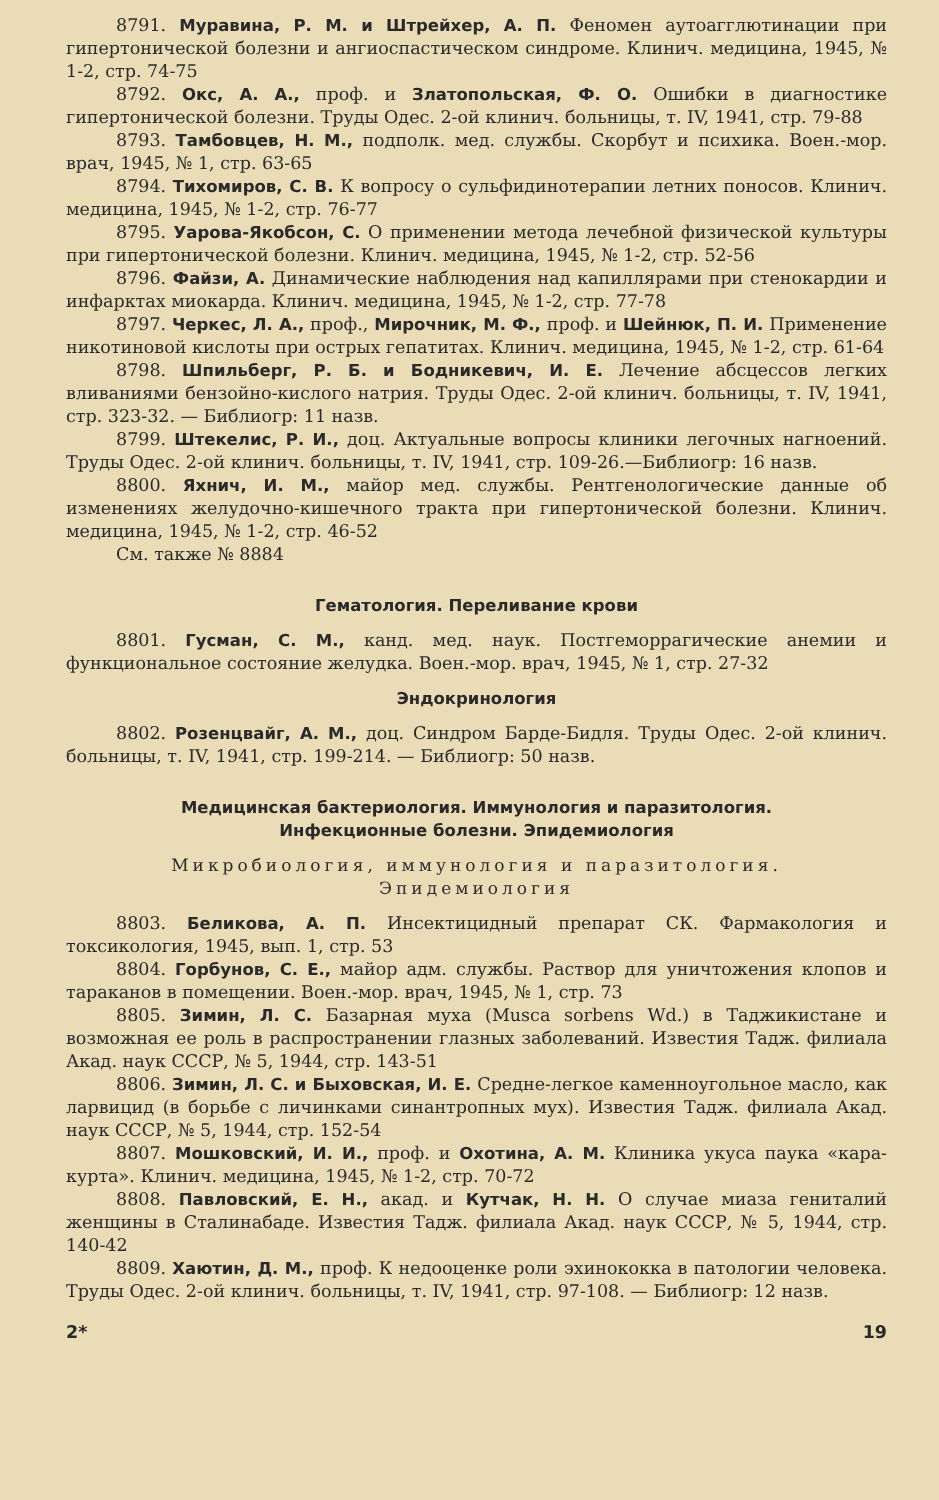8791. Муравина, Р. М. и Штрейхер, А. П. Феномен аутоагглютинации при гипертонической болезни и ангиоспастическом синдроме. Клинич. медицина, 1945, № 1-2, стр. 74-75
8792. Окс, А. А., проф. и Златопольская, Ф. О. Ошибки в диагностике гипертонической болезни. Труды Одес. 2-ой клинич. больницы, т. IV, 1941, стр. 79-88
8793. Тамбовцев, Н. М., подполк. мед. службы. Скорбут и психика. Воен.-мор. врач, 1945, № 1, стр. 63-65
8794. Тихомиров, С. В. К вопросу о сульфидинотерапии летних поносов. Клинич. медицина, 1945, № 1-2, стр. 76-77
8795. Уарова-Якобсон, С. О применении метода лечебной физической культуры при гипертонической болезни. Клинич. медицина, 1945, № 1-2, стр. 52-56
8796. Файзи, А. Динамические наблюдения над капиллярами при стенокардии и инфарктах миокарда. Клинич. медицина, 1945, № 1-2, стр. 77-78
8797. Черкес, Л. А., проф., Мирочник, М. Ф., проф. и Шейнюк, П. И. Применение никотиновой кислоты при острых гепатитах. Клинич. медицина, 1945, № 1-2, стр. 61-64
8798. Шпильберг, Р. Б. и Бодникевич, И. Е. Лечение абсцессов легких вливаниями бензойно-кислого натрия. Труды Одес. 2-ой клинич. больницы, т. IV, 1941, стр. 323-32. — Библиогр: 11 назв.
8799. Штекелис, Р. И., доц. Актуальные вопросы клиники легочных нагноений. Труды Одес. 2-ой клинич. больницы, т. IV, 1941, стр. 109-26.—Библиогр: 16 назв.
8800. Яхнич, И. М., майор мед. службы. Рентгенологические данные об изменениях желудочно-кишечного тракта при гипертонической болезни. Клинич. медицина, 1945, № 1-2, стр. 46-52
См. также № 8884
Гематология. Переливание крови
8801. Гусман, С. М., канд. мед. наук. Постгеморрагические анемии и функциональное состояние желудка. Воен.-мор. врач, 1945, № 1, стр. 27-32
Эндокринология
8802. Розенцвайг, А. М., доц. Синдром Барде-Бидля. Труды Одес. 2-ой клинич. больницы, т. IV, 1941, стр. 199-214. — Библиогр: 50 назв.
Медицинская бактериология. Иммунология и паразитология.
Инфекционные болезни. Эпидемиология
Микробиология, иммунология и паразитология.
Эпидемиология
8803. Беликова, А. П. Инсектицидный препарат СК. Фармакология и токсикология, 1945, вып. 1, стр. 53
8804. Горбунов, С. Е., майор адм. службы. Раствор для уничтожения клопов и тараканов в помещении. Воен.-мор. врач, 1945, № 1, стр. 73
8805. Зимин, Л. С. Базарная муха (Musca sorbens Wd.) в Таджикистане и возможная ее роль в распространении глазных заболеваний. Известия Тадж. филиала Акад. наук СССР, № 5, 1944, стр. 143-51
8806. Зимин, Л. С. и Быховская, И. Е. Средне-легкое каменноугольное масло, как ларвицид (в борьбе с личинками синантропных мух). Известия Тадж. филиала Акад. наук СССР, № 5, 1944, стр. 152-54
8807. Мошковский, И. И., проф. и Охотина, А. М. Клиника укуса паука «кара-курта». Клинич. медицина, 1945, № 1-2, стр. 70-72
8808. Павловский, Е. Н., акад. и Кутчак, Н. Н. О случае миаза гениталий женщины в Сталинабаде. Известия Тадж. филиала Акад. наук СССР, № 5, 1944, стр. 140-42
8809. Хаютин, Д. М., проф. К недооценке роли эхинококка в патологии человека. Труды Одес. 2-ой клинич. больницы, т. IV, 1941, стр. 97-108. — Библиогр: 12 назв.
2* 19